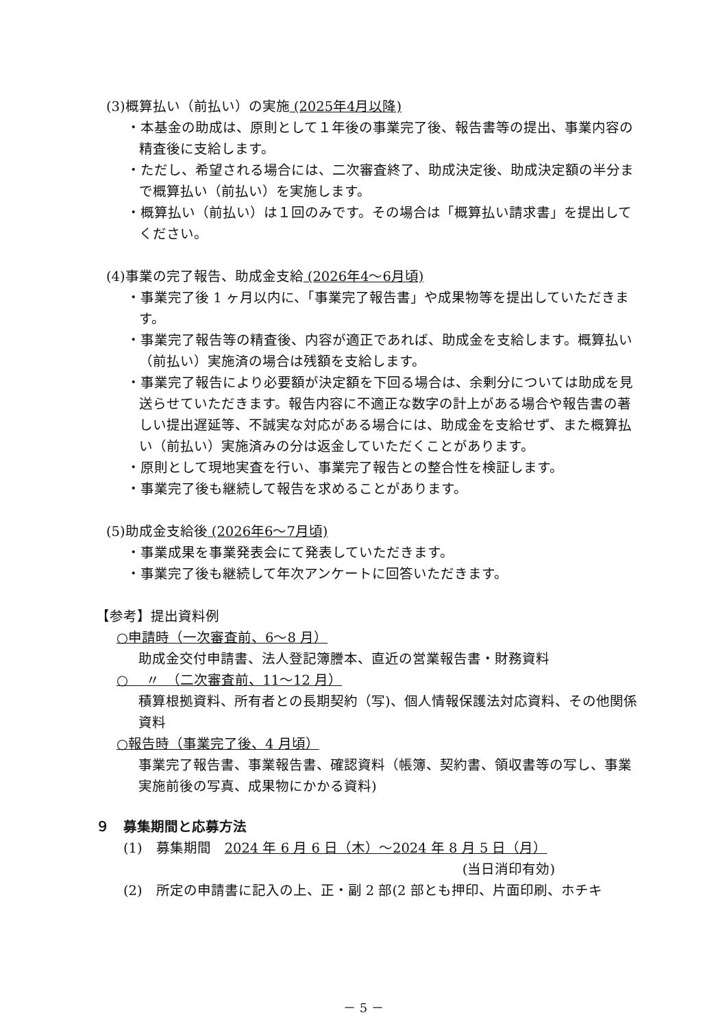(3)概算払い（前払い）の実施 (2025年4月以降)
・本基金の助成は、原則として１年後の事業完了後、報告書等の提出、事業内容の精査後に支給します。
・ただし、希望される場合には、二次審査終了、助成決定後、助成決定額の半分まで概算払い（前払い）を実施します。
・概算払い（前払い）は１回のみです。その場合は「概算払い請求書」を提出してください。
(4)事業の完了報告、助成金支給 (2026年4～6月頃)
・事業完了後 1 ヶ月以内に、「事業完了報告書」や成果物等を提出していただきます。
・事業完了報告等の精査後、内容が適正であれば、助成金を支給します。概算払い（前払い）実施済の場合は残額を支給します。
・事業完了報告により必要額が決定額を下回る場合は、余剰分については助成を見送らせていただきます。報告内容に不適正な数字の計上がある場合や報告書の著しい提出遅延等、不誠実な対応がある場合には、助成金を支給せず、また概算払い（前払い）実施済みの分は返金していただくことがあります。
・原則として現地実査を行い、事業完了報告との整合性を検証します。
・事業完了後も継続して報告を求めることがあります。
(5)助成金支給後 (2026年6～7月頃)
・事業成果を事業発表会にて発表していただきます。
・事業完了後も継続して年次アンケートに回答いただきます。
【参考】提出資料例
○申請時（一次審査前、6～8 月）
助成金交付申請書、法人登記簿謄本、直近の営業報告書・財務資料
○　 〃　（二次審査前、11～12 月）
積算根拠資料、所有者との長期契約（写)、個人情報保護法対応資料、その他関係資料
○報告時（事業完了後、4 月頃）
事業完了報告書、事業報告書、確認資料（帳簿、契約書、領収書等の写し、事業実施前後の写真、成果物にかかる資料)
９　募集期間と応募方法
(1)　募集期間　2024 年 6 月 6 日（木）～2024 年 8 月 5 日（月）
(当日消印有効)
(2)　所定の申請書に記入の上、正・副 2 部(2 部とも押印、片面印刷、ホチキ
－ 5 －